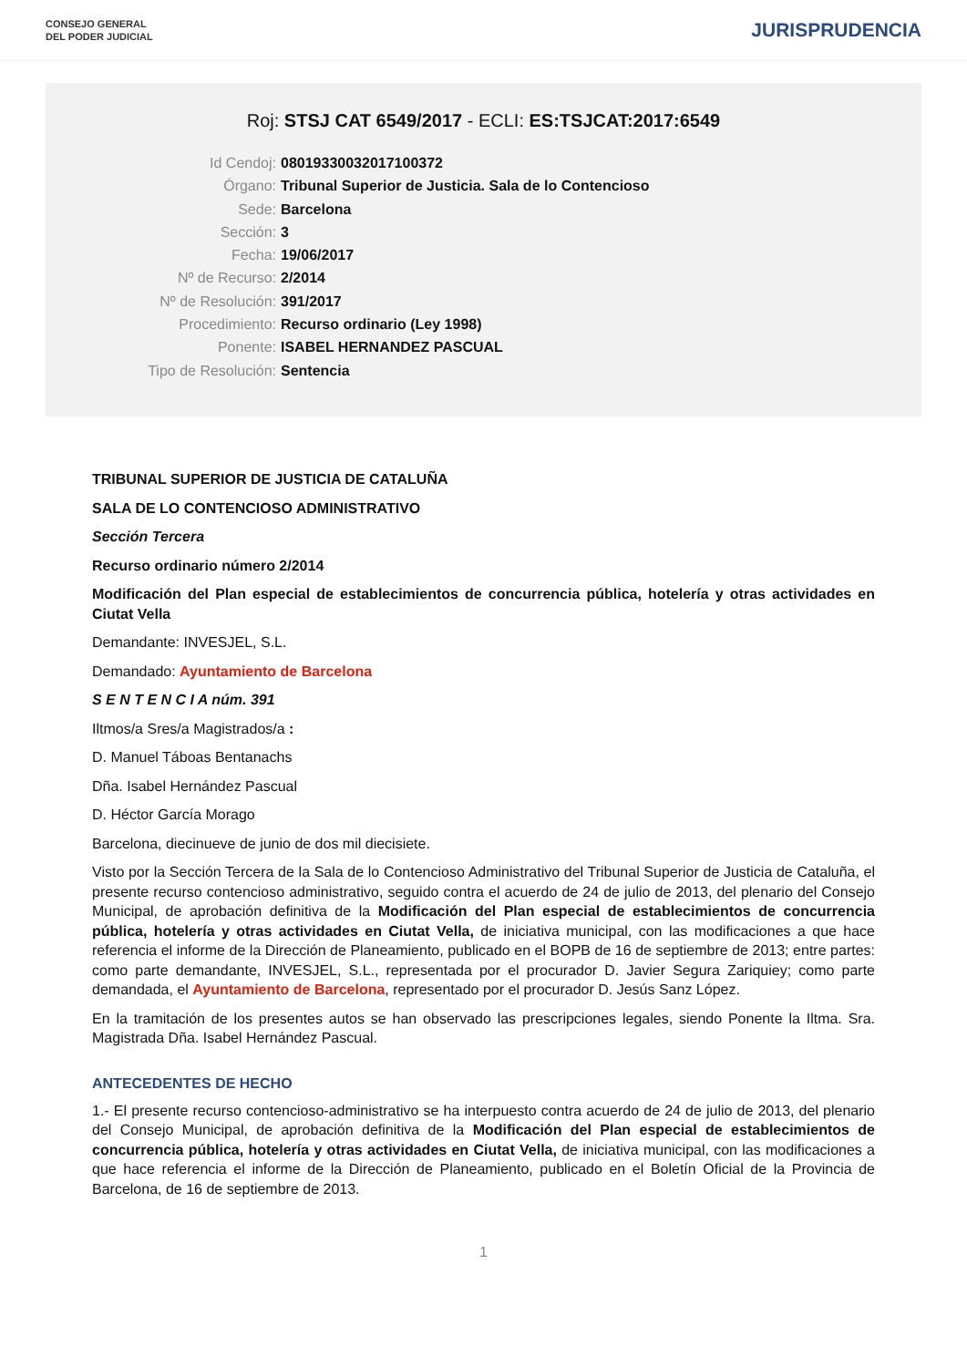CONSEJO GENERAL
DEL PODER JUDICIAL
JURISPRUDENCIA
Roj: STSJ CAT 6549/2017 - ECLI: ES:TSJCAT:2017:6549
Id Cendoj: 08019330032017100372
Órgano: Tribunal Superior de Justicia. Sala de lo Contencioso
Sede: Barcelona
Sección: 3
Fecha: 19/06/2017
Nº de Recurso: 2/2014
Nº de Resolución: 391/2017
Procedimiento: Recurso ordinario (Ley 1998)
Ponente: ISABEL HERNANDEZ PASCUAL
Tipo de Resolución: Sentencia
TRIBUNAL SUPERIOR DE JUSTICIA DE CATALUÑA
SALA DE LO CONTENCIOSO ADMINISTRATIVO
Sección Tercera
Recurso ordinario número 2/2014
Modificación del Plan especial de establecimientos de concurrencia pública, hotelería y otras actividades en Ciutat Vella
Demandante: INVESJEL, S.L.
Demandado: Ayuntamiento de Barcelona
S E N T E N C I A núm. 391
Iltmos/a Sres/a Magistrados/a :
D. Manuel Táboas Bentanachs
Dña. Isabel Hernández Pascual
D. Héctor García Morago
Barcelona, diecinueve de junio de dos mil diecisiete.
Visto por la Sección Tercera de la Sala de lo Contencioso Administrativo del Tribunal Superior de Justicia de Cataluña, el presente recurso contencioso administrativo, seguido contra el acuerdo de 24 de julio de 2013, del plenario del Consejo Municipal, de aprobación definitiva de la Modificación del Plan especial de establecimientos de concurrencia pública, hotelería y otras actividades en Ciutat Vella, de iniciativa municipal, con las modificaciones a que hace referencia el informe de la Dirección de Planeamiento, publicado en el BOPB de 16 de septiembre de 2013; entre partes: como parte demandante, INVESJEL, S.L., representada por el procurador D. Javier Segura Zariquiey; como parte demandada, el Ayuntamiento de Barcelona, representado por el procurador D. Jesús Sanz López.
En la tramitación de los presentes autos se han observado las prescripciones legales, siendo Ponente la Iltma. Sra. Magistrada Dña. Isabel Hernández Pascual.
ANTECEDENTES DE HECHO
1.- El presente recurso contencioso-administrativo se ha interpuesto contra acuerdo de 24 de julio de 2013, del plenario del Consejo Municipal, de aprobación definitiva de la Modificación del Plan especial de establecimientos de concurrencia pública, hotelería y otras actividades en Ciutat Vella, de iniciativa municipal, con las modificaciones a que hace referencia el informe de la Dirección de Planeamiento, publicado en el Boletín Oficial de la Provincia de Barcelona, de 16 de septiembre de 2013.
1